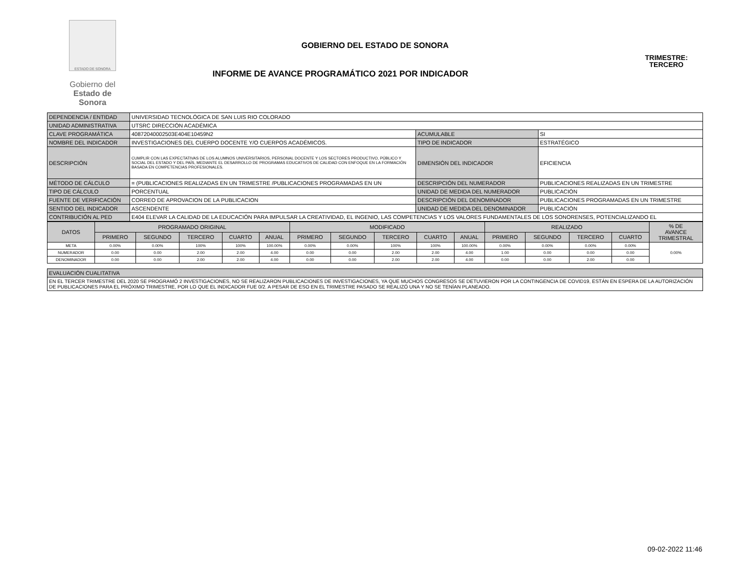ESTADO DE SONORA
Gobierno del
Estado de Sonora
GOBIERNO DEL ESTADO DE SONORA
INFORME DE AVANCE PROGRAMÁTICO 2021 POR INDICADOR
TRIMESTRE:
TERCERO
| DEPENDENCIA / ENTIDAD | UNIVERSIDAD TECNOLÓGICA DE SAN LUIS RIO COLORADO | | |
| UNIDAD ADMINISTRATIVA | UTSRC DIRECCIÓN ACADÉMICA | | |
| CLAVE PROGRAMÁTICA | 40872040002503E404E10459N2 | ACUMULABLE | SI |
| NOMBRE DEL INDICADOR | INVESTIGACIONES DEL CUERPO DOCENTE Y/O CUERPOS ACADÉMICOS. | TIPO DE INDICADOR | ESTRATÉGICO |
| DESCRIPCIÓN | CUMPLIR CON LAS EXPECTATIVAS DE LOS ALUMNOS UNIVERSITARIOS, PERSONAL DOCENTE Y LOS SECTORES PRODUCTIVO, PÚBLICO Y SOCIAL DEL ESTADO Y DEL PAÍS, MEDIANTE EL DESARROLLO DE PROGRAMAS EDUCATIVOS DE CALIDAD CON ENFOQUE EN LA FORMACIÓN BASADA EN COMPETENCIAS PROFESIONALES. | DIMENSIÓN DEL INDICADOR | EFICIENCIA |
| MÉTODO DE CÁLCULO | = (PUBLICACIONES REALIZADAS EN UN TRIMESTRE /PUBLICACIONES PROGRAMADAS EN UN | DESCRIPCIÓN DEL NUMERADOR | PUBLICACIONES REALIZADAS EN UN TRIMESTRE |
| TIPO DE CÁLCULO | PORCENTUAL | UNIDAD DE MEDIDA DEL NUMERADOR | PUBLICACIÓN |
| FUENTE DE VERIFICACIÓN | CORREO DE APROVACION DE LA PUBLICACION | DESCRIPCIÓN DEL DENOMINADOR | PUBLICACIONES PROGRAMADAS EN UN TRIMESTRE |
| SENTIDO DEL INDICADOR | ASCENDENTE | UNIDAD DE MEDIDA DEL DENOMINADOR | PUBLICACIÓN |
| CONTRIBUCIÓN AL PED | E404 ELEVAR LA CALIDAD DE LA EDUCACIÓN PARA IMPULSAR LA CREATIVIDAD, EL INGENIO, LAS COMPETENCIAS Y LOS VALORES FUNDAMENTALES DE LOS SONORENSES, POTENCIALIZANDO EL | | |
| DATOS | PROGRAMADO ORIGINAL | | | | | MODIFICADO | | | | | REALIZADO | | | | % DE AVANCE TRIMESTRAL |
| --- | --- | --- | --- | --- | --- | --- | --- | --- | --- | --- | --- | --- | --- | --- | --- |
| | PRIMERO | SEGUNDO | TERCERO | CUARTO | ANUAL | PRIMERO | SEGUNDO | TERCERO | CUARTO | ANUAL | PRIMERO | SEGUNDO | TERCERO | CUARTO | |
| META | 0.00% | 0.00% | 100% | 100% | 100.00% | 0.00% | 0.00% | 100% | 100% | 100.00% | 0.00% | 0.00% | 0.00% | 0.00% | 0.00% |
| NUMERADOR | 0.00 | 0.00 | 2.00 | 2.00 | 4.00 | 0.00 | 0.00 | 2.00 | 2.00 | 4.00 | 1.00 | 0.00 | 0.00 | 0.00 | |
| DENOMINADOR | 0.00 | 0.00 | 2.00 | 2.00 | 4.00 | 0.00 | 0.00 | 2.00 | 2.00 | 4.00 | 0.00 | 0.00 | 2.00 | 0.00 | |
| EVALUACIÓN CUALITATIVA |
| EN EL TERCER TRIMESTRE DEL 2020 SE PROGRAMÓ 2 INVESTIGACIONES, NO SE REALIZARON PUBLICACIONES DE INVESTIGACIONES, YA QUE MUCHOS CONGRESOS SE DETUVIERON POR LA CONTINGENCIA DE COVID19, ESTÁN EN ESPERA DE LA AUTORIZACIÓN DE PUBLICACIONES PARA EL PRÓXIMO TRIMESTRE, POR LO QUE EL INDICADOR FUE 0/2. A PESAR DE ESO EN EL TRIMESTRE PASADO SE REALIZÓ UNA Y NO SE TENÍAN PLANEADO. |
09-02-2022 11:46